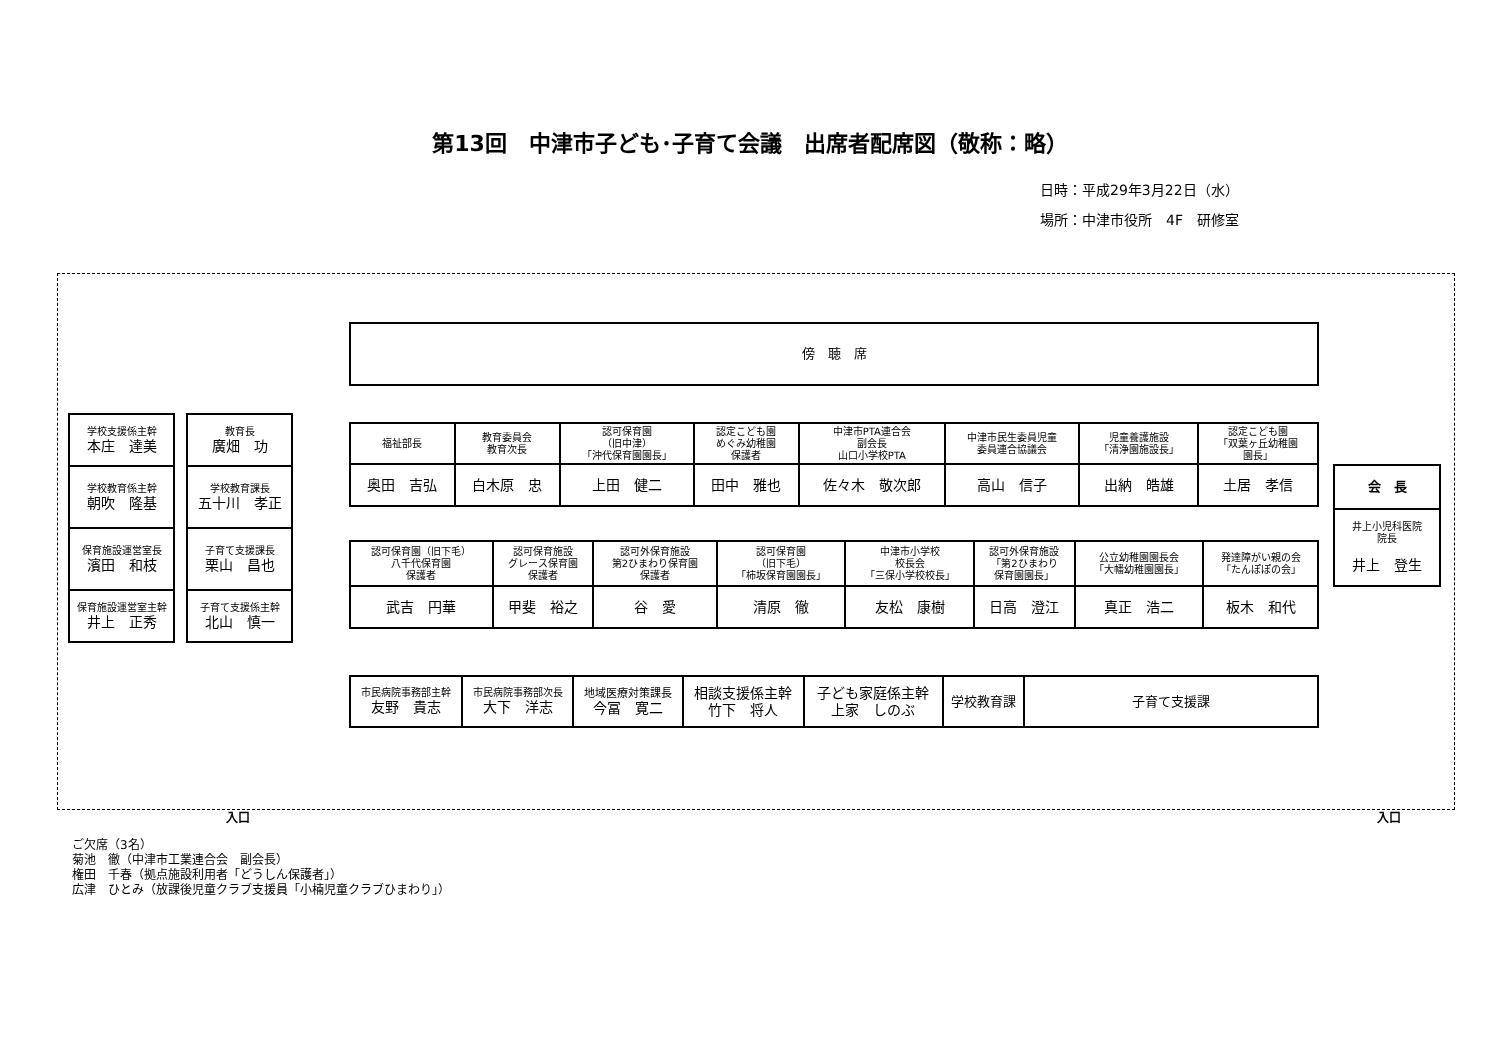第13回　中津市子ども･子育て会議　出席者配席図（敬称：略）
日時：平成29年3月22日（水）
場所：中津市役所　4F　研修室
| 傍 聴 席 |
| 学校支援係主幹 本庄 達美 |
| 学校教育係主幹 朝吹 隆基 |
| 保育施設運営室長 濱田 和枝 |
| 保育施設運営室主幹 井上 正秀 |
| 教育長 廣畑 功 |
| 学校教育課長 五十川 孝正 |
| 子育て支援課長 栗山 昌也 |
| 子育て支援係主幹 北山 慎一 |
| 福祉部長 | 教育委員会 教育次長 | 認可保育園 （旧中津） 「沖代保育園園長」 | 認定こども園 めぐみ幼稚園 保護者 | 中津市PTA連合会 副会長 山口小学校PTA | 中津市民生委員児童 委員連合協議会 | 児童養護施設 「清浄園施設長」 | 認定こども園 「双葉ヶ丘幼稚園 園長」 |
| 奥田 吉弘 | 白木原 忠 | 上田 健二 | 田中 雅也 | 佐々木 敬次郎 | 高山 信子 | 出納 皓雄 | 土居 孝信 |
| 認可保育園（旧下毛） 八千代保育園 保護者 | 認可保育施設 グレース保育園 保護者 | 認可外保育施設 第2ひまわり保育園 保護者 | 認可保育園 （旧下毛） 「柿坂保育園園長」 | 中津市小学校 校長会 「三保小学校校長」 | 認可外保育施設 「第2ひまわり 保育園園長」 | 公立幼稚園園長会 「大幡幼稚園園長」 | 発達障がい親の会 「たんぽぽの会」 |
| 武吉 円華 | 甲斐 裕之 | 谷 愛 | 清原 徹 | 友松 康樹 | 日高 澄江 | 真正 浩二 | 板木 和代 |
| 市民病院事務部主幹 友野 貴志 | 市民病院事務部次長 大下 洋志 | 地域医療対策課長 今冨 寛二 | 相談支援係主幹 竹下 将人 | 子ども家庭係主幹 上家 しのぶ | 学校教育課 | 子育て支援課 |
| 会 長 |
| 井上小児科医院 院長 井上 登生 |
入口 入口
ご欠席（3名）
菊池　徹（中津市工業連合会　副会長）
権田　千春（拠点施設利用者「どうしん保護者」）
広津　ひとみ（放課後児童クラブ支援員「小楠児童クラブひまわり」）